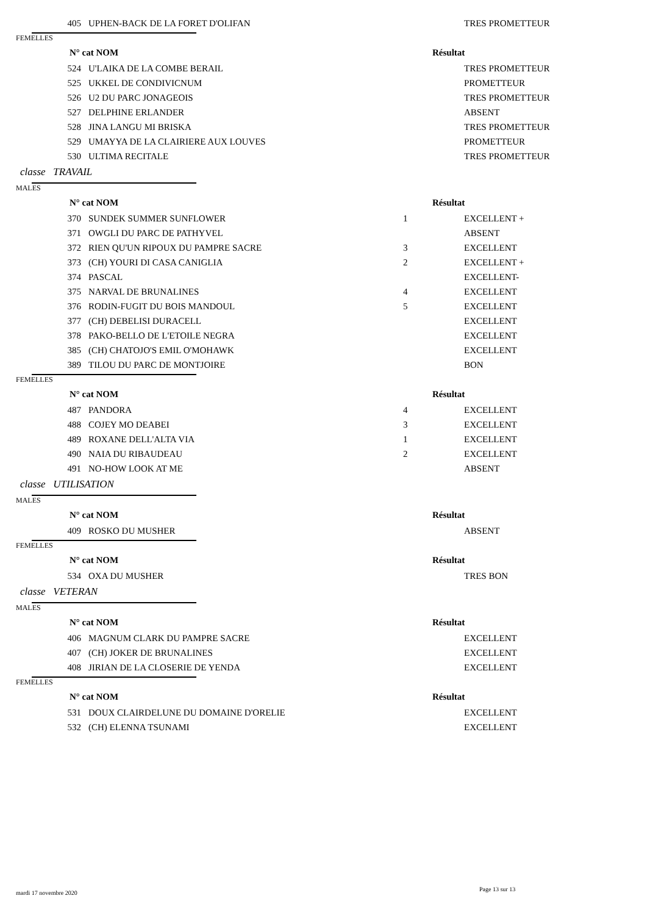| 405 | UPHEN-BACK DE LA FORET D'OLIFAN | | TRES PROMETTEUR |
| FEMELLES | | | |
| N° cat NOM | | Résultat | |
| 524 | U'LAIKA DE LA COMBE BERAIL | | TRES PROMETTEUR |
| 525 | UKKEL DE CONDIVICNUM | | PROMETTEUR |
| 526 | U2 DU PARC JONAGEOIS | | TRES PROMETTEUR |
| 527 | DELPHINE ERLANDER | | ABSENT |
| 528 | JINA LANGU MI BRISKA | | TRES PROMETTEUR |
| 529 | UMAYYA DE LA CLAIRIERE AUX LOUVES | | PROMETTEUR |
| 530 | ULTIMA RECITALE | | TRES PROMETTEUR |
| classe TRAVAIL | | | |
| MALES | | | |
| N° cat NOM | | Résultat | |
| 370 | SUNDEK SUMMER SUNFLOWER | 1 | EXCELLENT + |
| 371 | OWGLI DU PARC DE PATHYVEL | | ABSENT |
| 372 | RIEN QU'UN RIPOUX DU PAMPRE SACRE | 3 | EXCELLENT |
| 373 | (CH) YOURI DI CASA CANIGLIA | 2 | EXCELLENT + |
| 374 | PASCAL | | EXCELLENT- |
| 375 | NARVAL DE BRUNALINES | 4 | EXCELLENT |
| 376 | RODIN-FUGIT DU BOIS MANDOUL | 5 | EXCELLENT |
| 377 | (CH) DEBELISI DURACELL | | EXCELLENT |
| 378 | PAKO-BELLO DE L'ETOILE NEGRA | | EXCELLENT |
| 385 | (CH) CHATOJO'S EMIL O'MOHAWK | | EXCELLENT |
| 389 | TILOU DU PARC DE MONTJOIRE | | BON |
| FEMELLES | | | |
| N° cat NOM | | Résultat | |
| 487 | PANDORA | 4 | EXCELLENT |
| 488 | COJEY MO DEABEI | 3 | EXCELLENT |
| 489 | ROXANE DELL'ALTA VIA | 1 | EXCELLENT |
| 490 | NAIA DU RIBAUDEAU | 2 | EXCELLENT |
| 491 | NO-HOW LOOK AT ME | | ABSENT |
| classe UTILISATION | | | |
| MALES | | | |
| N° cat NOM | | Résultat | |
| 409 | ROSKO DU MUSHER | | ABSENT |
| FEMELLES | | | |
| N° cat NOM | | Résultat | |
| 534 | OXA DU MUSHER | | TRES BON |
| classe VETERAN | | | |
| MALES | | | |
| N° cat NOM | | Résultat | |
| 406 | MAGNUM CLARK DU PAMPRE SACRE | | EXCELLENT |
| 407 | (CH) JOKER DE BRUNALINES | | EXCELLENT |
| 408 | JIRIAN DE LA CLOSERIE DE YENDA | | EXCELLENT |
| FEMELLES | | | |
| N° cat NOM | | Résultat | |
| 531 | DOUX CLAIRDELUNE DU DOMAINE D'ORELIE | | EXCELLENT |
| 532 | (CH) ELENNA TSUNAMI | | EXCELLENT |
mardi 17 novembre 2020
Page 13 sur 13